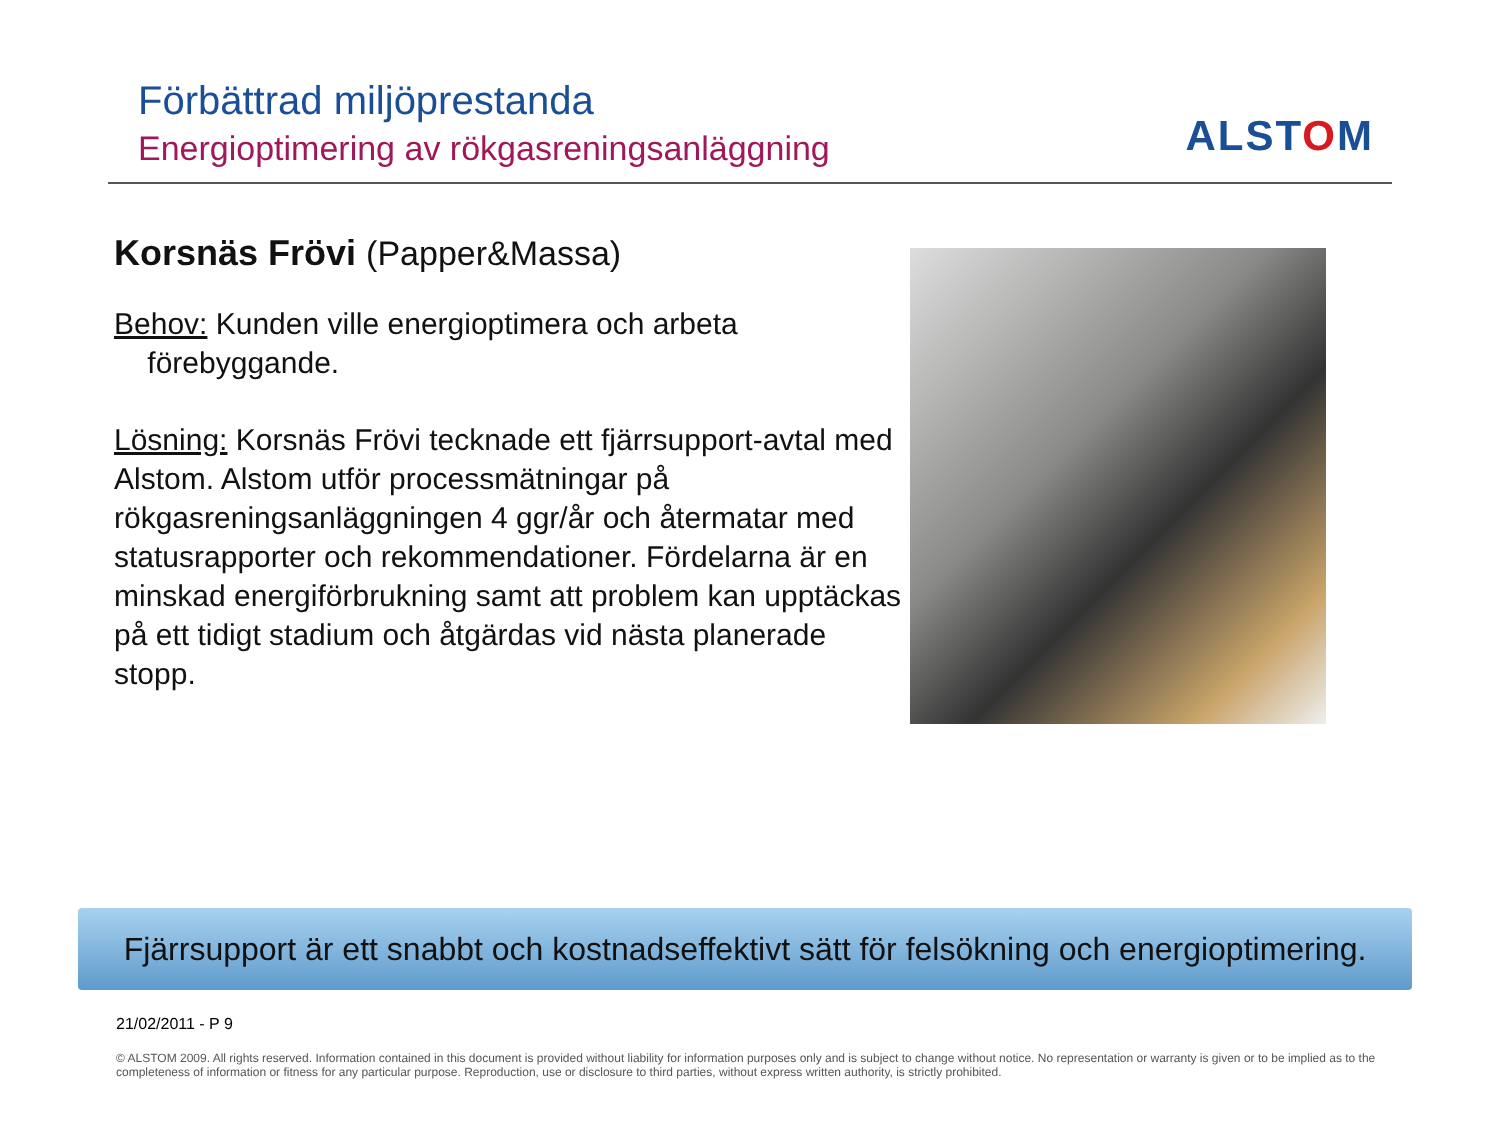Förbättrad miljöprestanda
Energioptimering av rökgasreningsanläggning
ALSTOM
Korsnäs Frövi (Papper&Massa)
Behov: Kunden ville energioptimera och arbeta
förebyggande.
Lösning: Korsnäs Frövi tecknade ett fjärrsupport-avtal med Alstom. Alstom utför processmätningar på rökgasreningsanläggningen 4 ggr/år och återmatar med statusrapporter och rekommendationer. Fördelarna är en minskad energiförbrukning samt att problem kan upptäckas på ett tidigt stadium och åtgärdas vid nästa planerade stopp.
Fjärrsupport är ett snabbt och kostnadseffektivt sätt för felsökning och energioptimering.
21/02/2011 - P 9
© ALSTOM 2009. All rights reserved. Information contained in this document is provided without liability for information purposes only and is subject to change without notice. No representation or warranty is given or to be implied as to the completeness of information or fitness for any particular purpose. Reproduction, use or disclosure to third parties, without express written authority, is strictly prohibited.